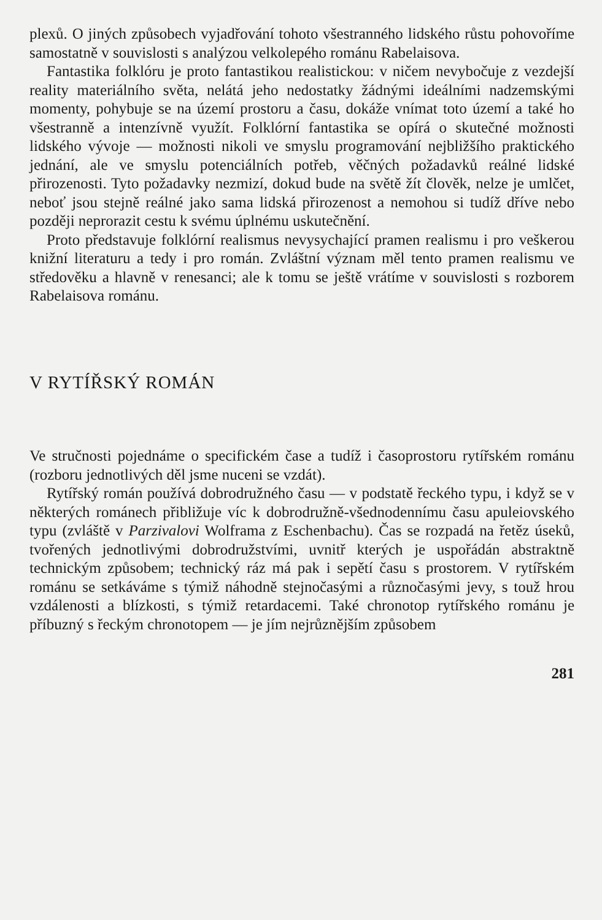plexů. O jiných způsobech vyjadřování tohoto všestranného lidského růstu pohovoříme samostatně v souvislosti s analýzou velkolepého románu Rabelaisova.
Fantastika folklóru je proto fantastikou realistickou: v ničem nevybočuje z vezdejší reality materiálního světa, nelátá jeho nedostatky žádnými ideálními nadzemskými momenty, pohybuje se na území prostoru a času, dokáže vnímat toto území a také ho všestranně a intenzívně využít. Folklórní fantastika se opírá o skutečné možnosti lidského vývoje — možnosti nikoli ve smyslu programování nejbližšího praktického jednání, ale ve smyslu potenciálních potřeb, věčných požadavků reálné lidské přirozenosti. Tyto požadavky nezmizí, dokud bude na světě žít člověk, nelze je umlčet, neboť jsou stejně reálné jako sama lidská přirozenost a nemohou si tudíž dříve nebo později neprorazit cestu k svému úplnému uskutečnění.
Proto představuje folklórní realismus nevysychající pramen realismu i pro veškerou knižní literaturu a tedy i pro román. Zvláštní význam měl tento pramen realismu ve středověku a hlavně v renesanci; ale k tomu se ještě vrátíme v souvislosti s rozborem Rabelaisova románu.
V RYTÍŘSKÝ ROMÁN
Ve stručnosti pojednáme o specifickém čase a tudíž i časoprostoru rytířském románu (rozboru jednotlivých děl jsme nuceni se vzdát).
Rytířský román používá dobrodružného času — v podstatě řeckého typu, i když se v některých románech přibližuje víc k dobrodružně-všednodennímu času apuleiovského typu (zvláště v Parzivalovi Wolframa z Eschenbachu). Čas se rozpadá na řetěz úseků, tvořených jednotlivými dobrodružstvími, uvnitř kterých je uspořádán abstraktně technickým způsobem; technický ráz má pak i sepětí času s prostorem. V rytířském románu se setkáváme s týmiž náhodně stejnočasými a různočasými jevy, s touž hrou vzdálenosti a blízkosti, s týmiž retardacemi. Také chronotop rytířského románu je příbuzný s řeckým chronotopem — je jím nejrůznějším způsobem
281